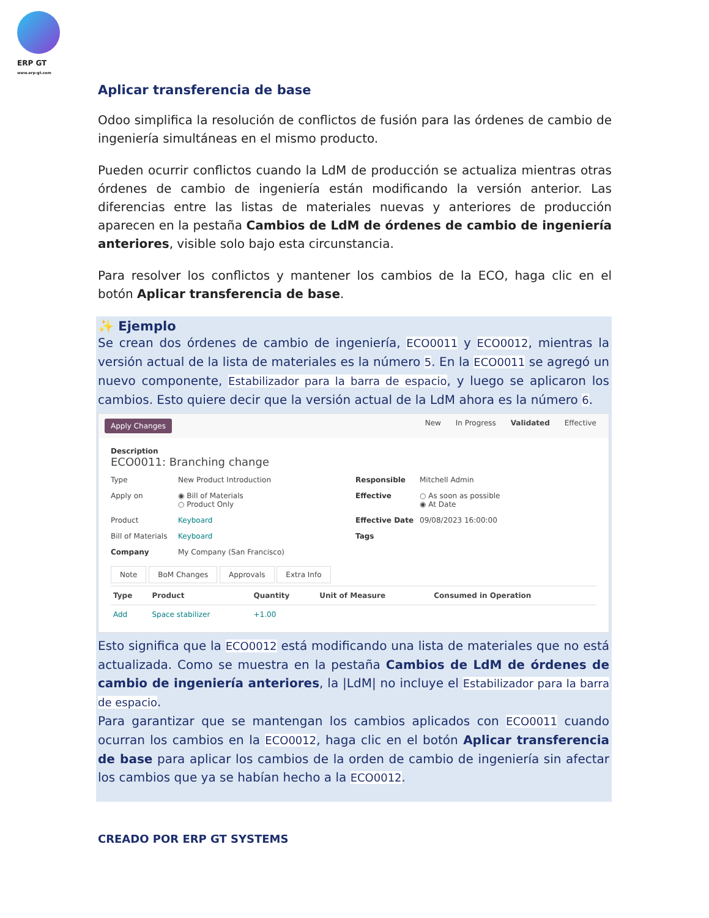ERP GT
www.erp-gt.com
Aplicar transferencia de base
Odoo simplifica la resolución de conflictos de fusión para las órdenes de cambio de ingeniería simultáneas en el mismo producto.
Pueden ocurrir conflictos cuando la LdM de producción se actualiza mientras otras órdenes de cambio de ingeniería están modificando la versión anterior. Las diferencias entre las listas de materiales nuevas y anteriores de producción aparecen en la pestaña Cambios de LdM de órdenes de cambio de ingeniería anteriores, visible solo bajo esta circunstancia.
Para resolver los conflictos y mantener los cambios de la ECO, haga clic en el botón Aplicar transferencia de base.
✨ Ejemplo
Se crean dos órdenes de cambio de ingeniería, ECO0011 y ECO0012, mientras la versión actual de la lista de materiales es la número 5. En la ECO0011 se agregó un nuevo componente, Estabilizador para la barra de espacio, y luego se aplicaron los cambios. Esto quiere decir que la versión actual de la LdM ahora es la número 6.
Apply Changes New In Progress Validated Effective
Description
ECO0011: Branching change
Type New Product Introduction Responsible Mitchell Admin Apply on ◉ Bill of Materials
○ Product Only Effective ○ As soon as possible
◉ At Date Product Keyboard Effective Date 09/08/2023 16:00:00 Bill of Materials Keyboard Tags Company My Company (San Francisco)
Note BoM Changes Approvals Extra Info
| Type | Product | Quantity | Unit of Measure | Consumed in Operation |
| --- | --- | --- | --- | --- |
| Add | Space stabilizer | +1.00 | | |
Esto significa que la ECO0012 está modificando una lista de materiales que no está actualizada. Como se muestra en la pestaña Cambios de LdM de órdenes de cambio de ingeniería anteriores, la |LdM| no incluye el Estabilizador para la barra de espacio.
Para garantizar que se mantengan los cambios aplicados con ECO0011 cuando ocurran los cambios en la ECO0012, haga clic en el botón Aplicar transferencia de base para aplicar los cambios de la orden de cambio de ingeniería sin afectar los cambios que ya se habían hecho a la ECO0012.
CREADO POR ERP GT SYSTEMS